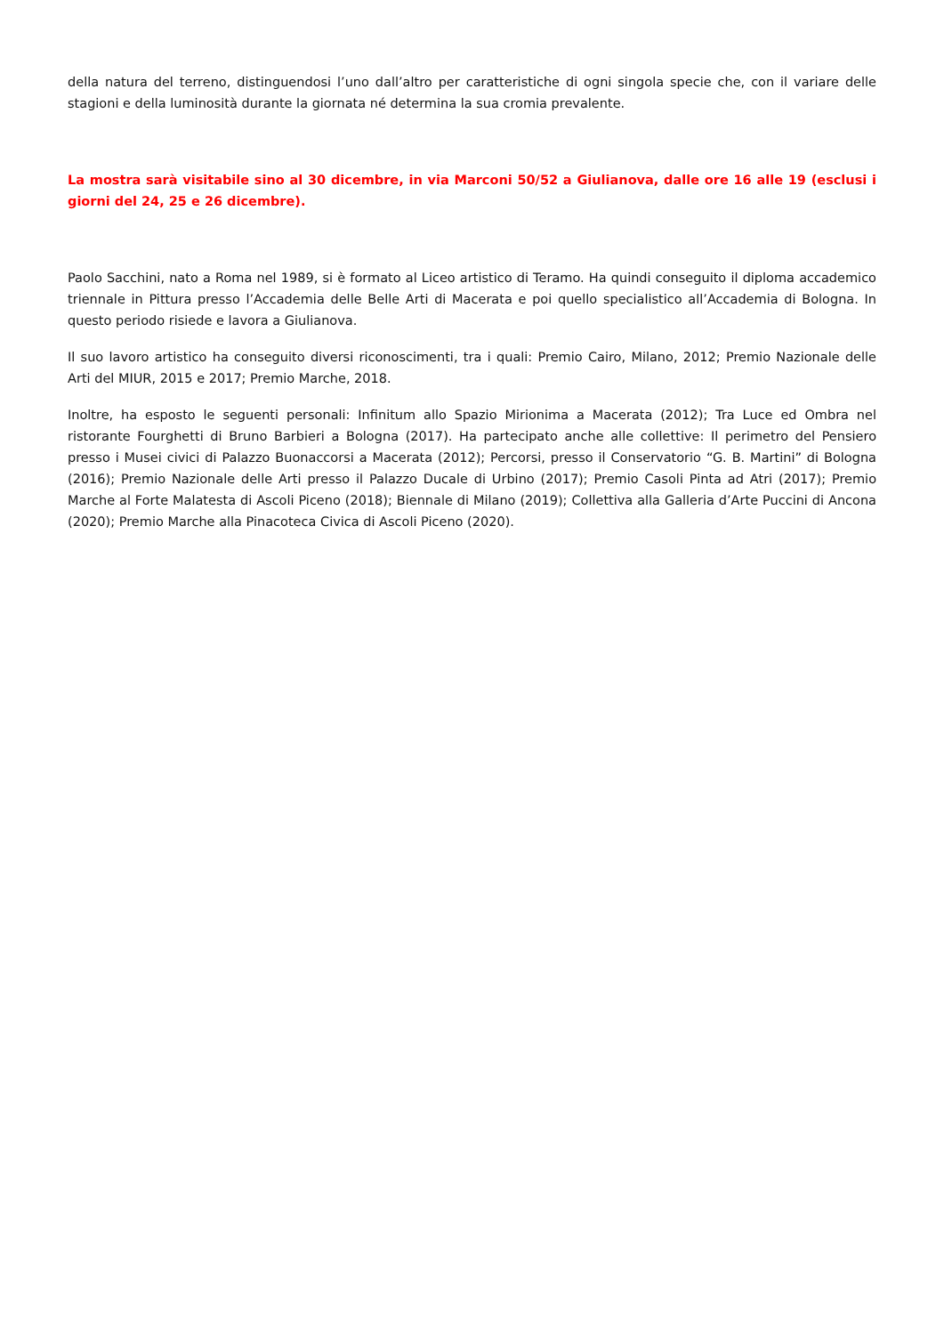della natura del terreno, distinguendosi l’uno dall’altro per caratteristiche di ogni singola specie che, con il variare delle stagioni e della luminosità durante la giornata né determina la sua cromia prevalente.
La mostra sarà visitabile sino al 30 dicembre, in via Marconi 50/52 a Giulianova, dalle ore 16 alle 19 (esclusi i giorni del 24, 25 e 26 dicembre).
Paolo Sacchini, nato a Roma nel 1989, si è formato al Liceo artistico di Teramo. Ha quindi conseguito il diploma accademico triennale in Pittura presso l’Accademia delle Belle Arti di Macerata e poi quello specialistico all’Accademia di Bologna. In questo periodo risiede e lavora a Giulianova.
Il suo lavoro artistico ha conseguito diversi riconoscimenti, tra i quali: Premio Cairo, Milano, 2012; Premio Nazionale delle Arti del MIUR, 2015 e 2017; Premio Marche, 2018.
Inoltre, ha esposto le seguenti personali: Infinitum allo Spazio Mirionima a Macerata (2012); Tra Luce ed Ombra nel ristorante Fourghetti di Bruno Barbieri a Bologna (2017). Ha partecipato anche alle collettive: Il perimetro del Pensiero presso i Musei civici di Palazzo Buonaccorsi a Macerata (2012); Percorsi, presso il Conservatorio “G. B. Martini” di Bologna (2016); Premio Nazionale delle Arti presso il Palazzo Ducale di Urbino (2017); Premio Casoli Pinta ad Atri (2017); Premio Marche al Forte Malatesta di Ascoli Piceno (2018); Biennale di Milano (2019); Collettiva alla Galleria d’Arte Puccini di Ancona (2020); Premio Marche alla Pinacoteca Civica di Ascoli Piceno (2020).